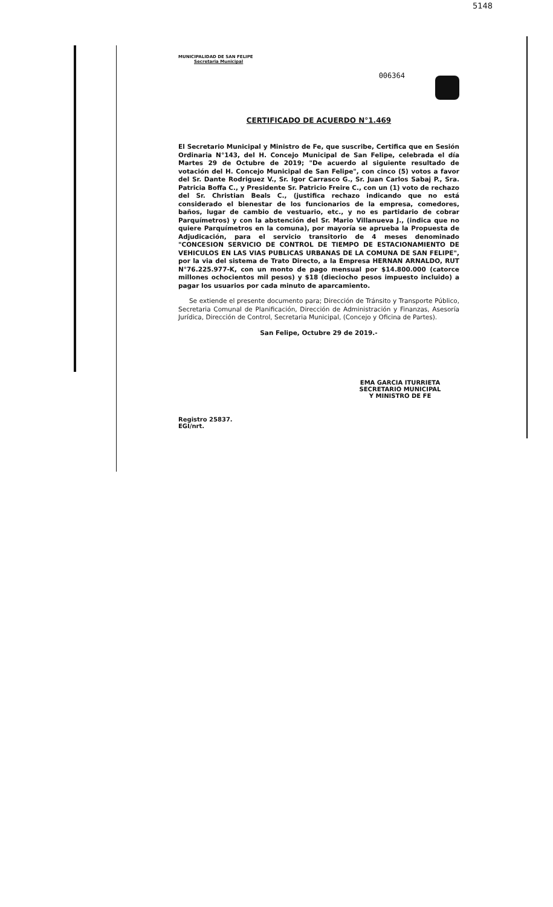5148
MUNICIPALIDAD DE SAN FELIPE
Secretaria Municipal
006364
CERTIFICADO DE ACUERDO N°1.469
El Secretario Municipal y Ministro de Fe, que suscribe, Certifica que en Sesión Ordinaria N°143, del H. Concejo Municipal de San Felipe, celebrada el día Martes 29 de Octubre de 2019; "De acuerdo al siguiente resultado de votación del H. Concejo Municipal de San Felipe", con cinco (5) votos a favor del Sr. Dante Rodriguez V., Sr. Igor Carrasco G., Sr. Juan Carlos Sabaj P., Sra. Patricia Boffa C., y Presidente Sr. Patricio Freire C., con un (1) voto de rechazo del Sr. Christian Beals C., (justifica rechazo indicando que no está considerado el bienestar de los funcionarios de la empresa, comedores, baños, lugar de cambio de vestuario, etc., y no es partidario de cobrar Parquímetros) y con la abstención del Sr. Mario Villanueva J., (indica que no quiere Parquímetros en la comuna), por mayoría se aprueba la Propuesta de Adjudicación, para el servicio transitorio de 4 meses denominado "CONCESION SERVICIO DE CONTROL DE TIEMPO DE ESTACIONAMIENTO DE VEHICULOS EN LAS VIAS PUBLICAS URBANAS DE LA COMUNA DE SAN FELIPE", por la via del sistema de Trato Directo, a la Empresa HERNAN ARNALDO, RUT N°76.225.977-K, con un monto de pago mensual por $14.800.000 (catorce millones ochocientos mil pesos) y $18 (dieciocho pesos impuesto incluido) a pagar los usuarios por cada minuto de aparcamiento.
Se extiende el presente documento para; Dirección de Tránsito y Transporte Público, Secretaria Comunal de Planificación, Dirección de Administración y Finanzas, Asesoría Jurídica, Dirección de Control, Secretaria Municipal, (Concejo y Oficina de Partes).
San Felipe, Octubre 29 de 2019.-
EMA GARCIA ITURRIETA
SECRETARIO MUNICIPAL
Y MINISTRO DE FE
Registro 25837.
EGI/nrt.